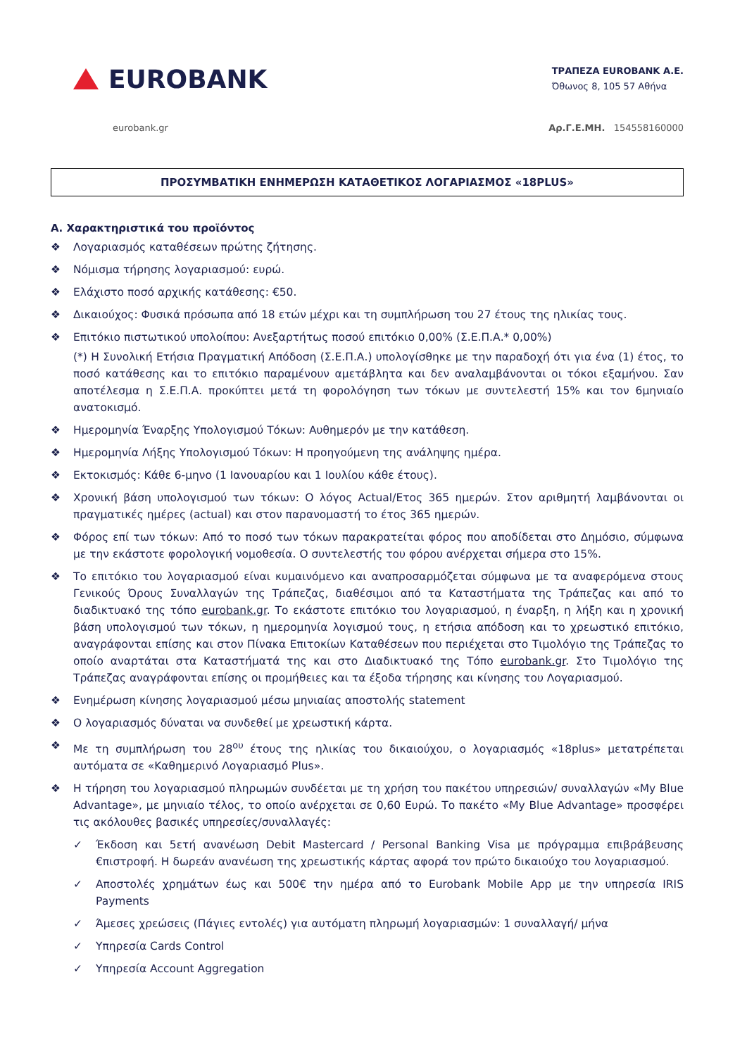EUROBANK
ΤΡΑΠΕΖΑ EUROBANK A.E.
Όθωνος 8, 105 57 Αθήνα
eurobank.gr Αρ.Γ.Ε.ΜΗ. 154558160000
ΠΡΟΣΥΜΒΑΤΙΚΗ ΕΝΗΜΕΡΩΣΗ ΚΑΤΑΘΕΤΙΚΟΣ ΛΟΓΑΡΙΑΣΜΟΣ «18PLUS»
Α. Χαρακτηριστικά του προϊόντος
❖ Λογαριασμός καταθέσεων πρώτης ζήτησης.
❖ Νόμισμα τήρησης λογαριασμού: ευρώ.
❖ Ελάχιστο ποσό αρχικής κατάθεσης: €50.
❖ Δικαιούχος: Φυσικά πρόσωπα από 18 ετών μέχρι και τη συμπλήρωση του 27 έτους της ηλικίας τους.
❖ Επιτόκιο πιστωτικού υπολοίπου: Ανεξαρτήτως ποσού επιτόκιο 0,00% (Σ.Ε.Π.Α.* 0,00%)
(*) Η Συνολική Ετήσια Πραγματική Απόδοση (Σ.Ε.Π.Α.) υπολογίσθηκε με την παραδοχή ότι για ένα (1) έτος, το ποσό κατάθεσης και το επιτόκιο παραμένουν αμετάβλητα και δεν αναλαμβάνονται οι τόκοι εξαμήνου. Σαν αποτέλεσμα η Σ.Ε.Π.Α. προκύπτει μετά τη φορολόγηση των τόκων με συντελεστή 15% και τον 6μηνιαίο ανατοκισμό.
❖ Ημερομηνία Έναρξης Υπολογισμού Τόκων: Αυθημερόν με την κατάθεση.
❖ Ημερομηνία Λήξης Υπολογισμού Τόκων: Η προηγούμενη της ανάληψης ημέρα.
❖ Εκτοκισμός: Κάθε 6-μηνο (1 Ιανουαρίου και 1 Ιουλίου κάθε έτους).
❖ Χρονική βάση υπολογισμού των τόκων: Ο λόγος Actual/Ετος 365 ημερών. Στον αριθμητή λαμβάνονται οι πραγματικές ημέρες (actual) και στον παρανομαστή το έτος 365 ημερών.
❖ Φόρος επί των τόκων: Από το ποσό των τόκων παρακρατείται φόρος που αποδίδεται στο Δημόσιο, σύμφωνα με την εκάστοτε φορολογική νομοθεσία. Ο συντελεστής του φόρου ανέρχεται σήμερα στο 15%.
❖ Το επιτόκιο του λογαριασμού είναι κυμαινόμενο και αναπροσαρμόζεται σύμφωνα με τα αναφερόμενα στους Γενικούς Όρους Συναλλαγών της Τράπεζας, διαθέσιμοι από τα Καταστήματα της Τράπεζας και από το διαδικτυακό της τόπο eurobank.gr. Το εκάστοτε επιτόκιο του λογαριασμού, η έναρξη, η λήξη και η χρονική βάση υπολογισμού των τόκων, η ημερομηνία λογισμού τους, η ετήσια απόδοση και το χρεωστικό επιτόκιο, αναγράφονται επίσης και στον Πίνακα Επιτοκίων Καταθέσεων που περιέχεται στο Τιμολόγιο της Τράπεζας το οποίο αναρτάται στα Καταστήματά της και στο Διαδικτυακό της Τόπο eurobank.gr. Στο Τιμολόγιο της Τράπεζας αναγράφονται επίσης οι προμήθειες και τα έξοδα τήρησης και κίνησης του Λογαριασμού.
❖ Ενημέρωση κίνησης λογαριασμού μέσω μηνιαίας αποστολής statement
❖ Ο λογαριασμός δύναται να συνδεθεί με χρεωστική κάρτα.
❖ Με τη συμπλήρωση του 28<sup>ου</sup> έτους της ηλικίας του δικαιούχου, ο λογαριασμός «18plus» μετατρέπεται αυτόματα σε «Καθημερινό Λογαριασμό Plus».
❖ Η τήρηση του λογαριασμού πληρωμών συνδέεται με τη χρήση του πακέτου υπηρεσιών/ συναλλαγών «My Blue Advantage», με μηνιαίο τέλος, το οποίο ανέρχεται σε 0,60 Ευρώ. Το πακέτο «My Blue Advantage» προσφέρει τις ακόλουθες βασικές υπηρεσίες/συναλλαγές:
✓ Έκδοση και 5ετή ανανέωση Debit Mastercard / Personal Banking Visa με πρόγραμμα επιβράβευσης €πιστροφή. Η δωρεάν ανανέωση της χρεωστικής κάρτας αφορά τον πρώτο δικαιούχο του λογαριασμού.
✓ Αποστολές χρημάτων έως και 500€ την ημέρα από το Eurobank Mobile App με την υπηρεσία IRIS Payments
✓ Άμεσες χρεώσεις (Πάγιες εντολές) για αυτόματη πληρωμή λογαριασμών: 1 συναλλαγή/ μήνα
✓ Υπηρεσία Cards Control
✓ Υπηρεσία Account Aggregation